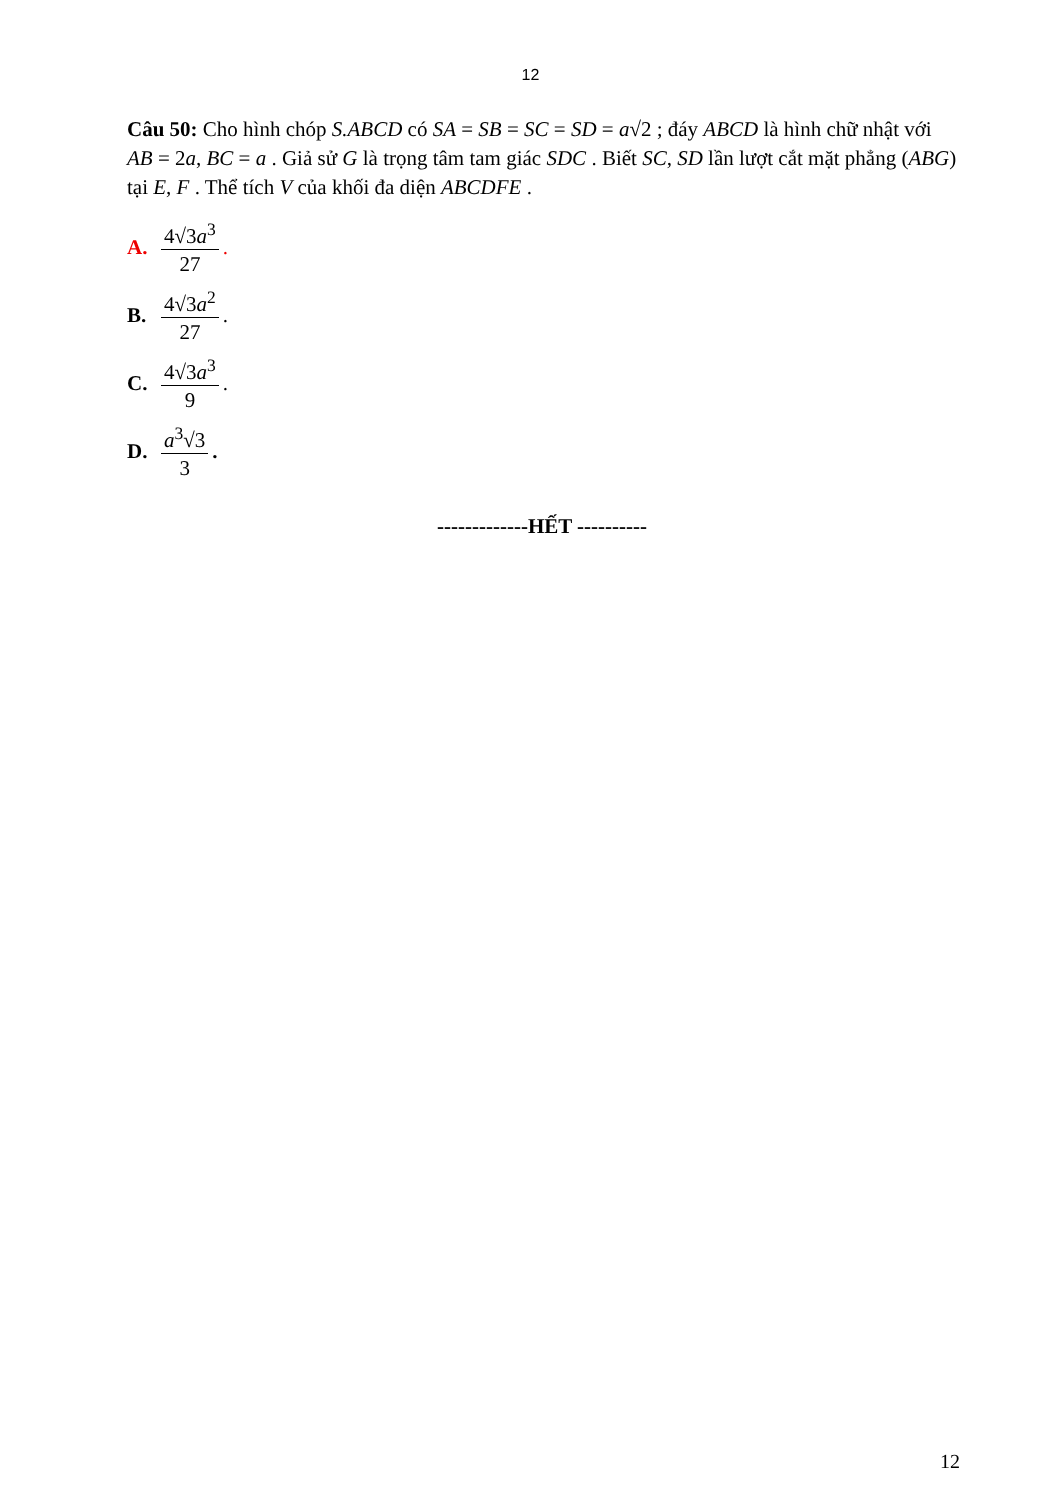12
Câu 50: Cho hình chóp S.ABCD có SA = SB = SC = SD = a√2 ; đáy ABCD là hình chữ nhật với AB = 2a, BC = a . Giả sử G là trọng tâm tam giác SDC . Biết SC, SD lần lượt cắt mặt phẳng (ABG) tại E, F . Thể tích V của khối đa diện ABCDFE .
A. 4√3a<sup>3</sup> 27.
B. 4√3a<sup>2</sup> 27.
C. 4√3a<sup>3</sup> 9 .
D. a<sup>3</sup>√3 3.
-------------HẾT ----------
12